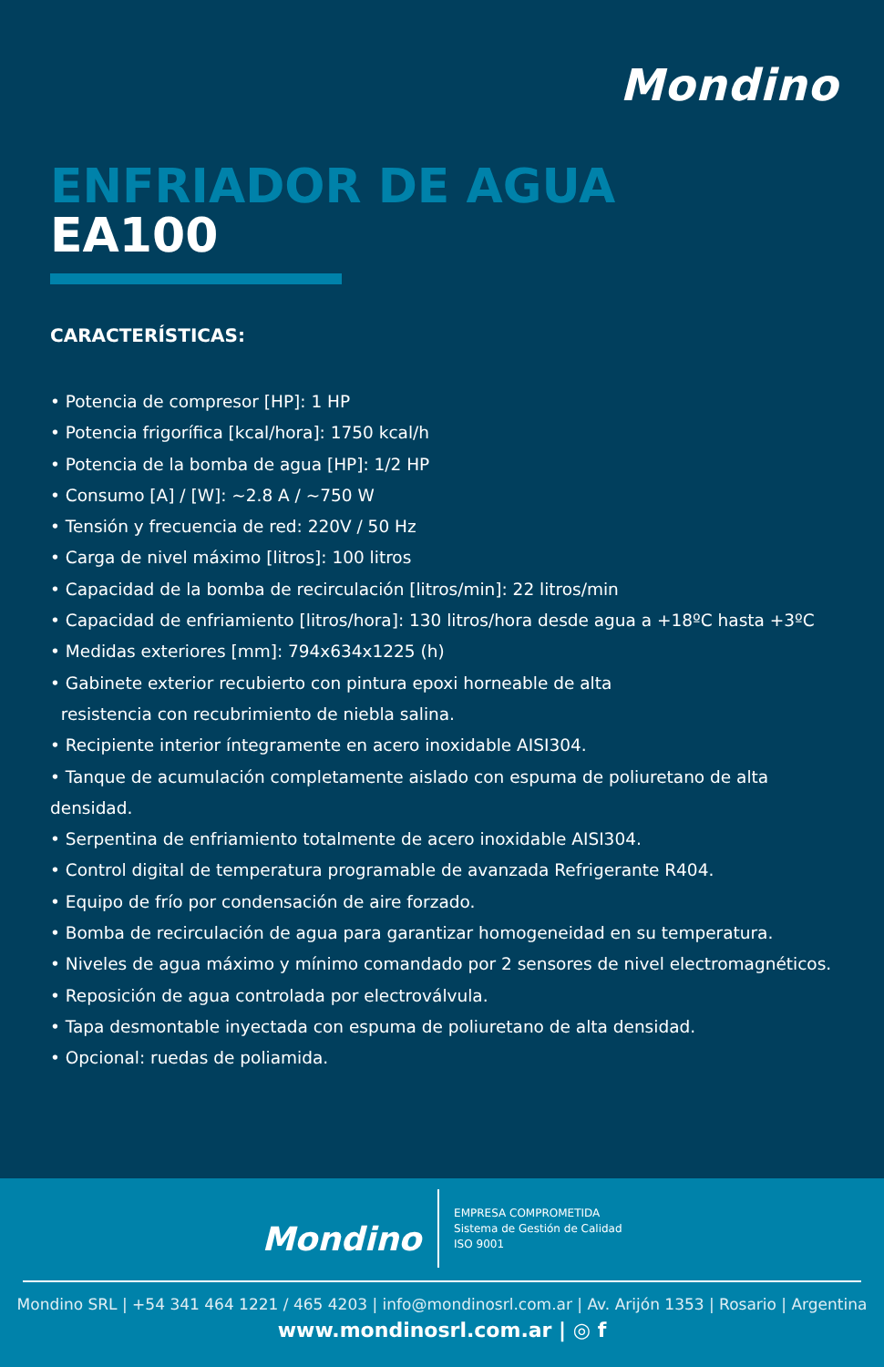Mondino
ENFRIADOR DE AGUA
EA100
CARACTERÍSTICAS:
• Potencia de compresor [HP]: 1 HP
• Potencia frigorífica [kcal/hora]: 1750 kcal/h
• Potencia de la bomba de agua [HP]: 1/2 HP
• Consumo [A] / [W]: ~2.8 A / ~750 W
• Tensión y frecuencia de red: 220V / 50 Hz
• Carga de nivel máximo [litros]: 100 litros
• Capacidad de la bomba de recirculación [litros/min]: 22 litros/min
• Capacidad de enfriamiento [litros/hora]: 130 litros/hora desde agua a +18ºC hasta +3ºC
• Medidas exteriores [mm]: 794x634x1225 (h)
• Gabinete exterior recubierto con pintura epoxi horneable de alta
resistencia con recubrimiento de niebla salina.
• Recipiente interior íntegramente en acero inoxidable AISI304.
• Tanque de acumulación completamente aislado con espuma de poliuretano de alta densidad.
• Serpentina de enfriamiento totalmente de acero inoxidable AISI304.
• Control digital de temperatura programable de avanzada Refrigerante R404.
• Equipo de frío por condensación de aire forzado.
• Bomba de recirculación de agua para garantizar homogeneidad en su temperatura.
• Niveles de agua máximo y mínimo comandado por 2 sensores de nivel electromagnéticos.
• Reposición de agua controlada por electroválvula.
• Tapa desmontable inyectada con espuma de poliuretano de alta densidad.
• Opcional: ruedas de poliamida.
Mondino
EMPRESA COMPROMETIDA
Sistema de Gestión de Calidad
ISO 9001
Mondino SRL | +54 341 464 1221 / 465 4203 | info@mondinosrl.com.ar | Av. Arijón 1353 | Rosario | Argentina
www.mondinosrl.com.ar | ◎ f